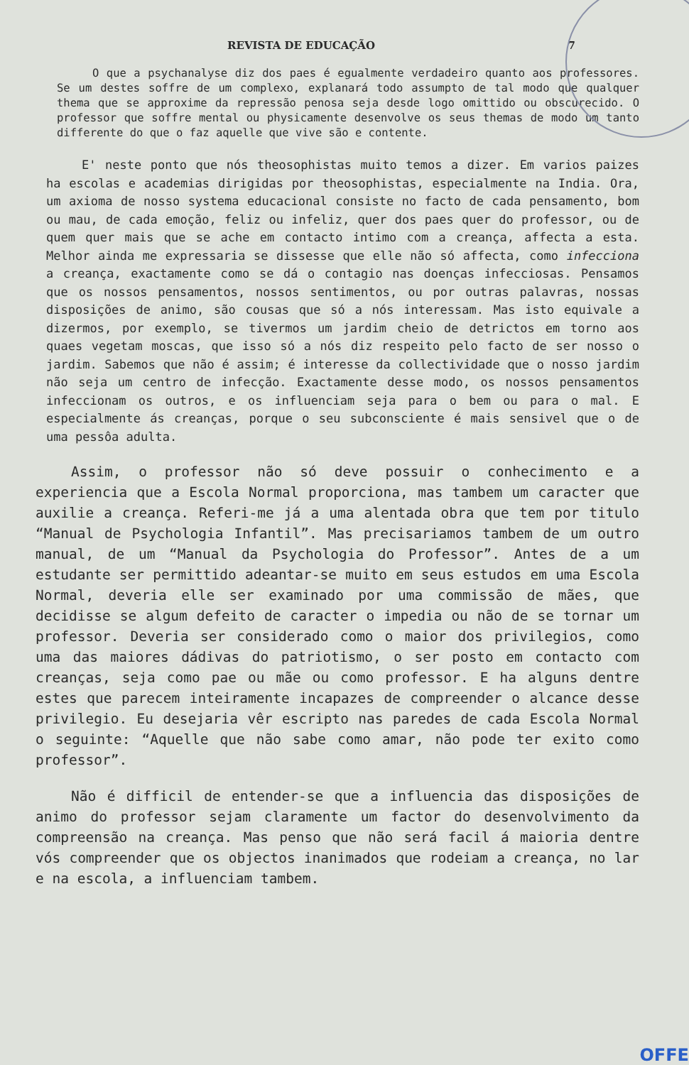REVISTA DE EDUCAÇÃO 7
O que a psychanalyse diz dos paes é egualmente verdadeiro quanto aos professores. Se um destes soffre de um complexo, explanará todo assumpto de tal modo que qualquer thema que se approxime da repressão penosa seja desde logo omittido ou obscurecido. O professor que soffre mental ou physicamente desenvolve os seus themas de modo um tanto differente do que o faz aquelle que vive são e contente.
E' neste ponto que nós theosophistas muito temos a dizer. Em varios paizes ha escolas e academias dirigidas por theosophistas, especialmente na India. Ora, um axioma de nosso systema educacional consiste no facto de cada pensamento, bom ou mau, de cada emoção, feliz ou infeliz, quer dos paes quer do professor, ou de quem quer mais que se ache em contacto intimo com a creança, affecta a esta. Melhor ainda me expressaria se dissesse que elle não só affecta, como infecciona a creança, exactamente como se dá o contagio nas doenças infecciosas. Pensamos que os nossos pensamentos, nossos sentimentos, ou por outras palavras, nossas disposições de animo, são cousas que só a nós interessam. Mas isto equivale a dizermos, por exemplo, se tivermos um jardim cheio de detrictos em torno aos quaes vegetam moscas, que isso só a nós diz respeito pelo facto de ser nosso o jardim. Sabemos que não é assim; é interesse da collectividade que o nosso jardim não seja um centro de infecção. Exactamente desse modo, os nossos pensamentos infeccionam os outros, e os influenciam seja para o bem ou para o mal. E especialmente ás creanças, porque o seu subconsciente é mais sensivel que o de uma pessôa adulta.
Assim, o professor não só deve possuir o conhecimento e a experiencia que a Escola Normal proporciona, mas tambem um caracter que auxilie a creança. Referi-me já a uma alentada obra que tem por titulo “Manual de Psychologia Infantil”. Mas precisariamos tambem de um outro manual, de um “Manual da Psychologia do Professor”. Antes de a um estudante ser permittido adeantar-se muito em seus estudos em uma Escola Normal, deveria elle ser examinado por uma commissão de mães, que decidisse se algum defeito de caracter o impedia ou não de se tornar um professor. Deveria ser considerado como o maior dos privilegios, como uma das maiores dádivas do patriotismo, o ser posto em contacto com creanças, seja como pae ou mãe ou como professor. E ha alguns dentre estes que parecem inteiramente incapazes de compreender o alcance desse privilegio. Eu desejaria vêr escripto nas paredes de cada Escola Normal o seguinte: “Aquelle que não sabe como amar, não pode ter exito como professor”.
Não é difficil de entender-se que a influencia das disposições de animo do professor sejam claramente um factor do desenvolvimento da compreensão na creança. Mas penso que não será facil á maioria dentre vós compreender que os objectos inanimados que rodeiam a creança, no lar e na escola, a influenciam tambem.
OFFE